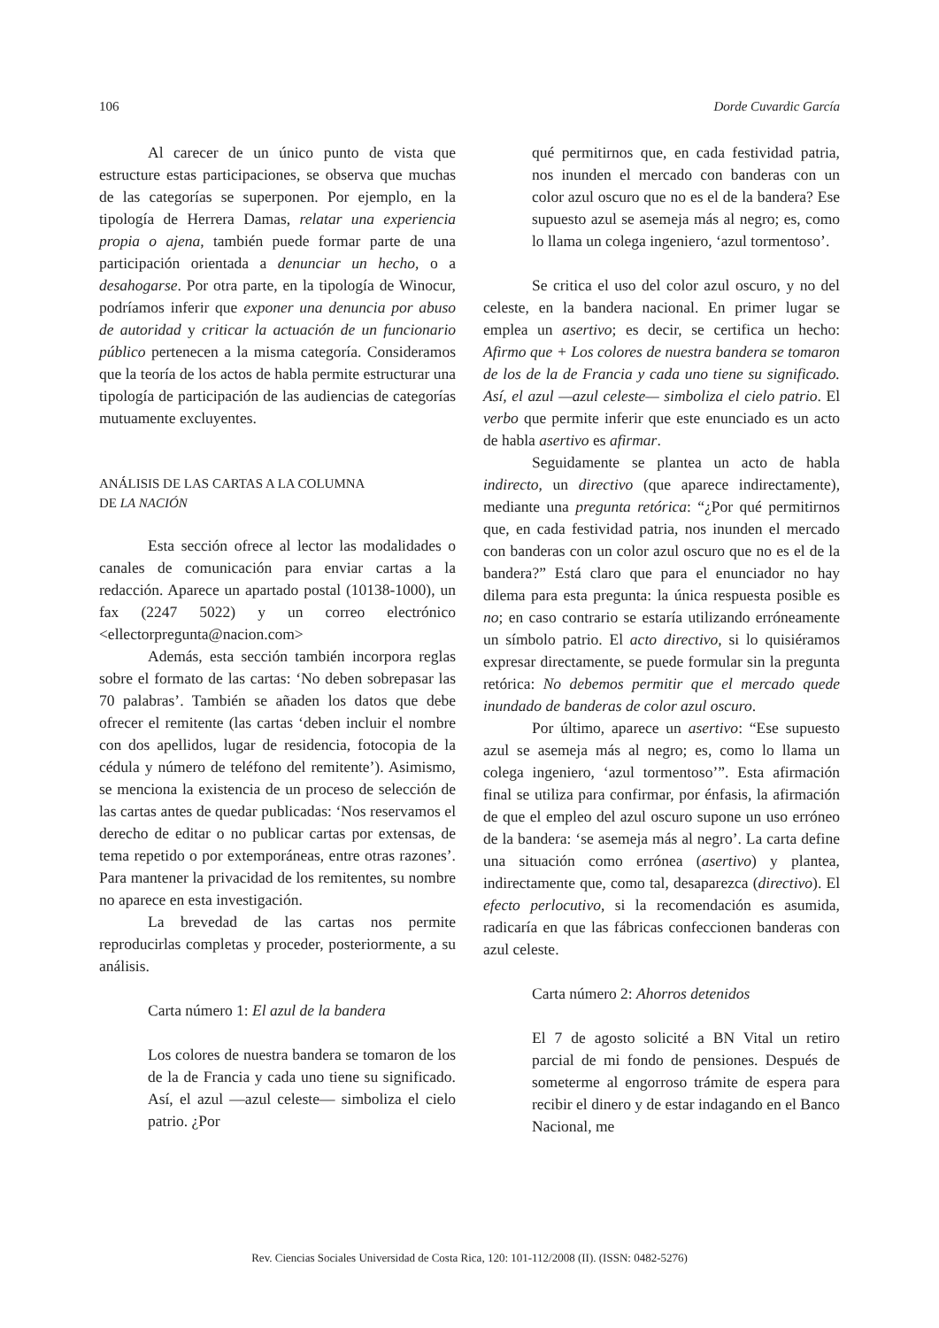106 Dorde Cuvardic García
Al carecer de un único punto de vista que estructure estas participaciones, se observa que muchas de las categorías se superponen. Por ejemplo, en la tipología de Herrera Damas, relatar una experiencia propia o ajena, también puede formar parte de una participación orientada a denunciar un hecho, o a desahogarse. Por otra parte, en la tipología de Winocur, podríamos inferir que exponer una denuncia por abuso de autoridad y criticar la actuación de un funcionario público pertenecen a la misma categoría. Consideramos que la teoría de los actos de habla permite estructurar una tipología de participación de las audiencias de categorías mutuamente excluyentes.
ANÁLISIS DE LAS CARTAS A LA COLUMNA
DE LA NACIÓN
Esta sección ofrece al lector las modalidades o canales de comunicación para enviar cartas a la redacción. Aparece un apartado postal (10138-1000), un fax (2247 5022) y un correo electrónico <ellectorpregunta@nacion.com>
Además, esta sección también incorpora reglas sobre el formato de las cartas: ‘No deben sobrepasar las 70 palabras’. También se añaden los datos que debe ofrecer el remitente (las cartas ‘deben incluir el nombre con dos apellidos, lugar de residencia, fotocopia de la cédula y número de teléfono del remitente’). Asimismo, se menciona la existencia de un proceso de selección de las cartas antes de quedar publicadas: ‘Nos reservamos el derecho de editar o no publicar cartas por extensas, de tema repetido o por extemporáneas, entre otras razones’. Para mantener la privacidad de los remitentes, su nombre no aparece en esta investigación.
La brevedad de las cartas nos permite reproducirlas completas y proceder, posteriormente, a su análisis.
Carta número 1: El azul de la bandera
Los colores de nuestra bandera se tomaron de los de la de Francia y cada uno tiene su significado. Así, el azul —azul celeste— simboliza el cielo patrio. ¿Por
qué permitirnos que, en cada festividad patria, nos inunden el mercado con banderas con un color azul oscuro que no es el de la bandera? Ese supuesto azul se asemeja más al negro; es, como lo llama un colega ingeniero, ‘azul tormentoso’.
Se critica el uso del color azul oscuro, y no del celeste, en la bandera nacional. En primer lugar se emplea un asertivo; es decir, se certifica un hecho: Afirmo que + Los colores de nuestra bandera se tomaron de los de la de Francia y cada uno tiene su significado. Así, el azul —azul celeste— simboliza el cielo patrio. El verbo que permite inferir que este enunciado es un acto de habla asertivo es afirmar.
Seguidamente se plantea un acto de habla indirecto, un directivo (que aparece indirectamente), mediante una pregunta retórica: “¿Por qué permitirnos que, en cada festividad patria, nos inunden el mercado con banderas con un color azul oscuro que no es el de la bandera?” Está claro que para el enunciador no hay dilema para esta pregunta: la única respuesta posible es no; en caso contrario se estaría utilizando erróneamente un símbolo patrio. El acto directivo, si lo quisiéramos expresar directamente, se puede formular sin la pregunta retórica: No debemos permitir que el mercado quede inundado de banderas de color azul oscuro.
Por último, aparece un asertivo: “Ese supuesto azul se asemeja más al negro; es, como lo llama un colega ingeniero, ‘azul tormentoso’”. Esta afirmación final se utiliza para confirmar, por énfasis, la afirmación de que el empleo del azul oscuro supone un uso erróneo de la bandera: ‘se asemeja más al negro’. La carta define una situación como errónea (asertivo) y plantea, indirectamente que, como tal, desaparezca (directivo). El efecto perlocutivo, si la recomendación es asumida, radicaría en que las fábricas confeccionen banderas con azul celeste.
Carta número 2: Ahorros detenidos
El 7 de agosto solicité a BN Vital un retiro parcial de mi fondo de pensiones. Después de someterme al engorroso trámite de espera para recibir el dinero y de estar indagando en el Banco Nacional, me
Rev. Ciencias Sociales Universidad de Costa Rica, 120: 101-112/2008 (II). (ISSN: 0482-5276)